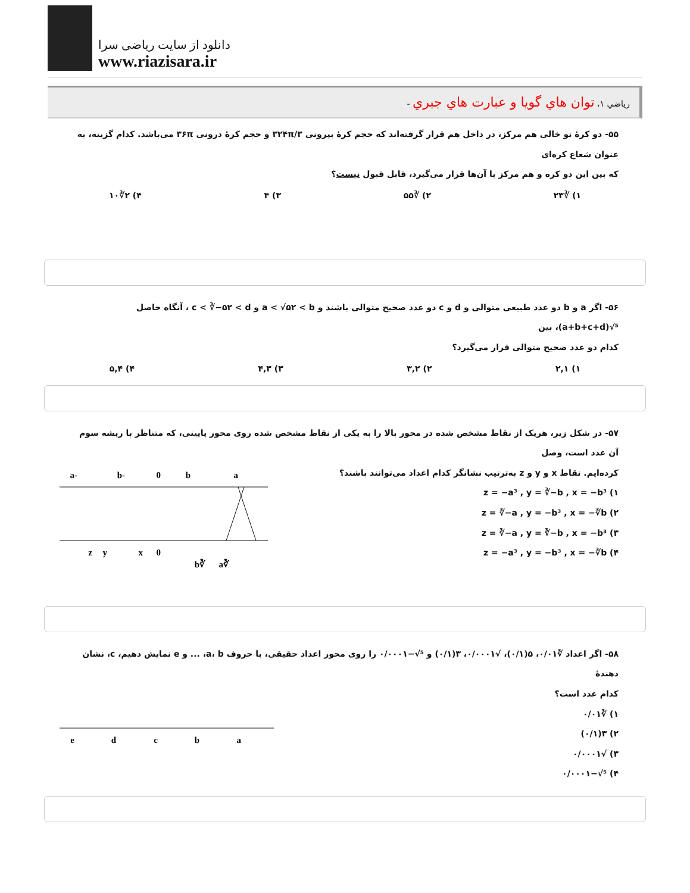دانلود از سایت ریاضی سرا
www.riazisara.ir
رياضي ۱، توان هاي گويا و عبارت هاي جبري -
۵۵- دو کرهٔ تو خالی هم مرکز، در داخل هم قرار گرفته‌اند که حجم کرهٔ بیرونی ۳۲۴π/۳ و حجم کرهٔ درونی ۳۶π می‌باشد. کدام گزینه، به عنوان شعاع کره‌ای
که بین این دو کره و هم مرکز با آن‌ها قرار می‌گیرد، قابل قبول نیست؟
۱) ∛۲۳ ۲) ∛۵۵ ۳) ۴ ۴) ۲∛۱۰
۵۶- اگر a و b دو عدد طبیعی متوالی و d و c دو عدد صحیح متوالی باشند و a < √۵۲ < b و c < ∛−۵۲ < d ، آنگاه حاصل ⁵√(a+b+c+d)، بین
کدام دو عدد صحیح متوالی قرار می‌گیرد؟
۱) ۲,۱ ۲) ۳,۲ ۳) ۴,۳ ۴) ۵,۴
۵۷- در شکل زیر، هریک از نقاط مشخص شده در محور بالا را به یکی از نقاط مشخص شده روی محور پایینی، که متناظر با ریشه سوم آن عدد است، وصل
کرده‌ایم. نقاط x و y و z به‌ترتیب نشانگر کدام اعداد می‌توانند باشند؟
۱) z = −a³ , y = ∛−b , x = −b³
۲) z = ∛−a , y = −b³ , x = −∛b
۳) z = ∛−a , y = ∛−b , x = −b³
۴) z = −a³ , y = −b³ , x = −∛b
-a
-b
0
b
a
z
y
x
0
∛b
∛a
۵۸- اگر اعداد ∛۰/۰۱، ۵(۰/۱)، √۰/۰۰۰۱، ۳(۰/۱) و ⁵√−۰/۰۰۰۱ را روی محور اعداد حقیقی، با حروف a، b، ... و e نمایش دهیم، c، نشان دهندهٔ
کدام عدد است؟
۱) ∛۰/۰۱
۲) ۳(۰/۱)
۳) √۰/۰۰۰۱
۴) ⁵√−۰/۰۰۰۱
e
d
c
b
a